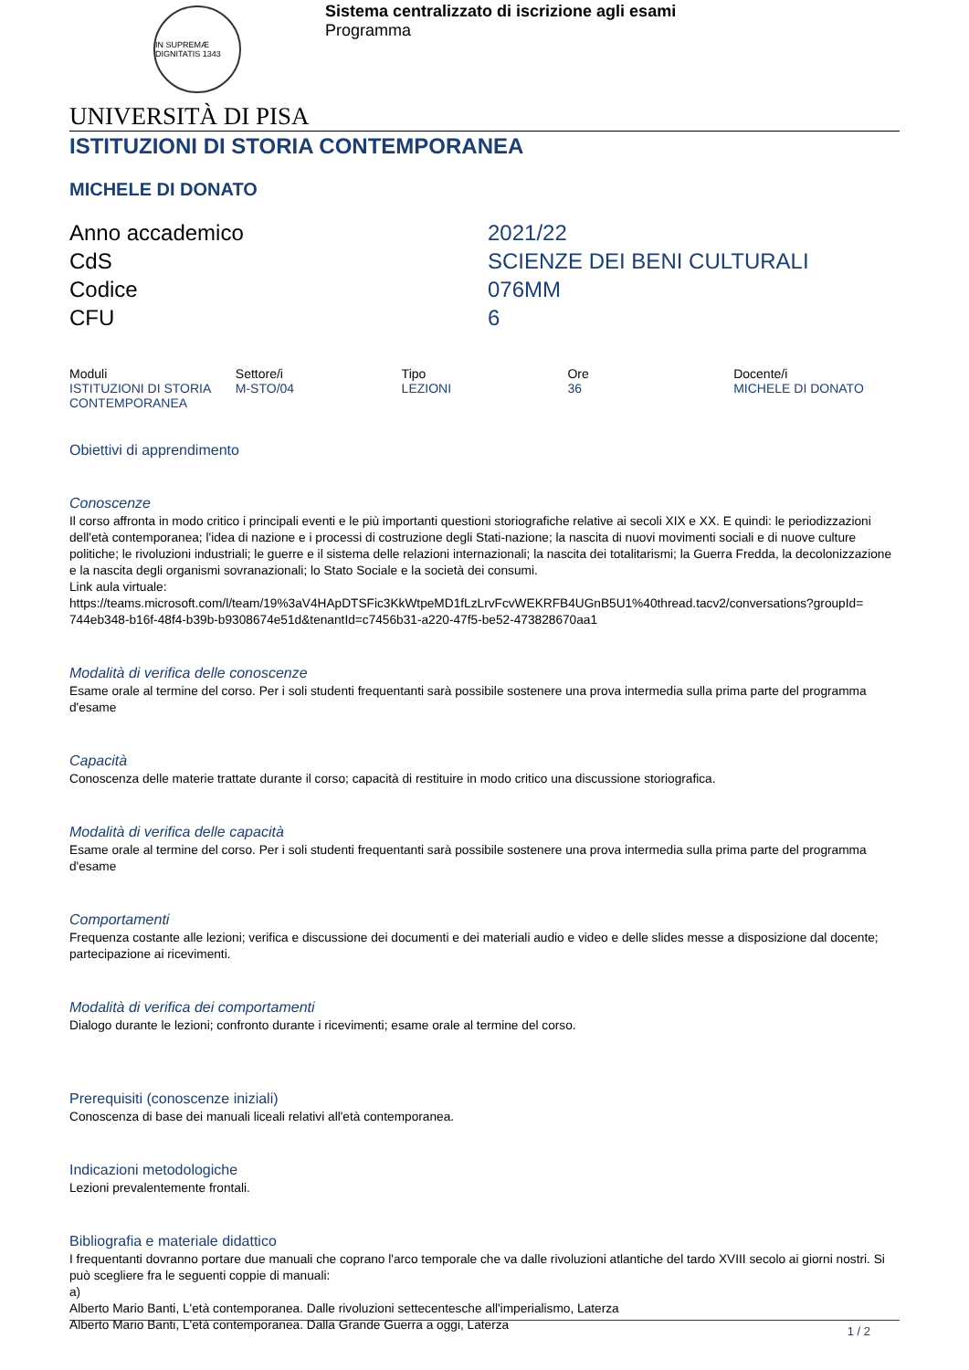IN SUPREMÆ DIGNITATIS 1343
Sistema centralizzato di iscrizione agli esami
Programma
UNIVERSITÀ DI PISA
ISTITUZIONI DI STORIA CONTEMPORANEA
MICHELE DI DONATO
Anno accademico
2021/22
CdS
SCIENZE DEI BENI CULTURALI
Codice
076MM
CFU
6
| Moduli | Settore/i | Tipo | Ore | Docente/i |
| --- | --- | --- | --- | --- |
| ISTITUZIONI DI STORIA CONTEMPORANEA | M-STO/04 | LEZIONI | 36 | MICHELE DI DONATO |
Obiettivi di apprendimento
Conoscenze
Il corso affronta in modo critico i principali eventi e le più importanti questioni storiografiche relative ai secoli XIX e XX. E quindi: le periodizzazioni dell'età contemporanea; l'idea di nazione e i processi di costruzione degli Stati-nazione; la nascita di nuovi movimenti sociali e di nuove culture politiche; le rivoluzioni industriali; le guerre e il sistema delle relazioni internazionali; la nascita dei totalitarismi; la Guerra Fredda, la decolonizzazione e la nascita degli organismi sovranazionali; lo Stato Sociale e la società dei consumi.
Link aula virtuale:
https://teams.microsoft.com/l/team/19%3aV4HApDTSFic3KkWtpeMD1fLzLrvFcvWEKRFB4UGnB5U1%40thread.tacv2/conversations?groupId=
744eb348-b16f-48f4-b39b-b9308674e51d&tenantId=c7456b31-a220-47f5-be52-473828670aa1
Modalità di verifica delle conoscenze
Esame orale al termine del corso. Per i soli studenti frequentanti sarà possibile sostenere una prova intermedia sulla prima parte del programma d'esame
Capacità
Conoscenza delle materie trattate durante il corso; capacità di restituire in modo critico una discussione storiografica.
Modalità di verifica delle capacità
Esame orale al termine del corso. Per i soli studenti frequentanti sarà possibile sostenere una prova intermedia sulla prima parte del programma d'esame
Comportamenti
Frequenza costante alle lezioni; verifica e discussione dei documenti e dei materiali audio e video e delle slides messe a disposizione dal docente; partecipazione ai ricevimenti.
Modalità di verifica dei comportamenti
Dialogo durante le lezioni; confronto durante i ricevimenti; esame orale al termine del corso.
Prerequisiti (conoscenze iniziali)
Conoscenza di base dei manuali liceali relativi all'età contemporanea.
Indicazioni metodologiche
Lezioni prevalentemente frontali.
Bibliografia e materiale didattico
I frequentanti dovranno portare due manuali che coprano l'arco temporale che va dalle rivoluzioni atlantiche del tardo XVIII secolo ai giorni nostri. Si può scegliere fra le seguenti coppie di manuali:
a)
Alberto Mario Banti, L'età contemporanea. Dalle rivoluzioni settecentesche all'imperialismo, Laterza
Alberto Mario Banti, L'età contemporanea. Dalla Grande Guerra a oggi, Laterza
1 / 2